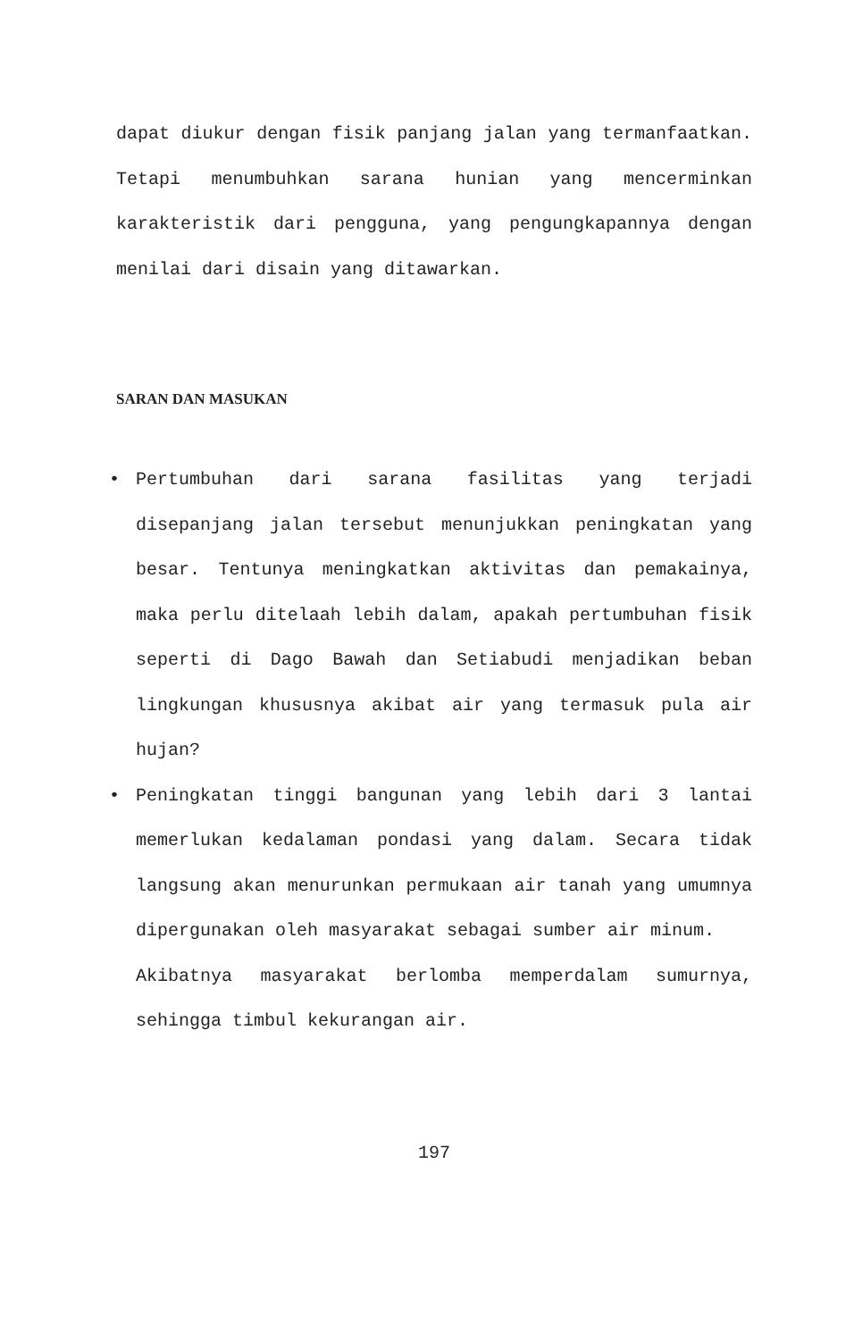dapat diukur dengan fisik panjang jalan yang termanfaatkan. Tetapi menumbuhkan sarana hunian yang mencerminkan karakteristik dari pengguna, yang pengungkapannya dengan menilai dari disain yang ditawarkan.
SARAN DAN MASUKAN
•
Pertumbuhan dari sarana fasilitas yang terjadi disepanjang jalan tersebut menunjukkan peningkatan yang besar. Tentunya meningkatkan aktivitas dan pemakainya, maka perlu ditelaah lebih dalam, apakah pertumbuhan fisik seperti di Dago Bawah dan Setiabudi menjadikan beban lingkungan khususnya akibat air yang termasuk pula air hujan?
•
Peningkatan tinggi bangunan yang lebih dari 3 lantai memerlukan kedalaman pondasi yang dalam. Secara tidak langsung akan menurunkan permukaan air tanah yang umumnya dipergunakan oleh masyarakat sebagai sumber air minum.
Akibatnya masyarakat berlomba memperdalam sumurnya, sehingga timbul kekurangan air.
197